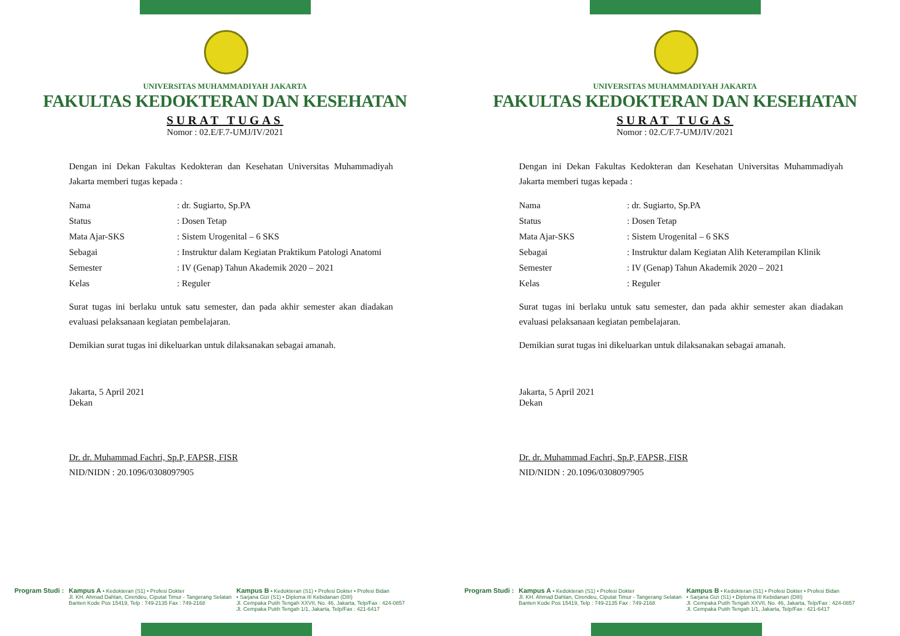UNIVERSITAS MUHAMMADIYAH JAKARTA
FAKULTAS KEDOKTERAN DAN KESEHATAN
SURAT TUGAS
Nomor : 02.E/F.7-UMJ/IV/2021
Dengan ini Dekan Fakultas Kedokteran dan Kesehatan Universitas Muhammadiyah Jakarta memberi tugas kepada :
| Nama | : dr. Sugiarto, Sp.PA |
| Status | : Dosen Tetap |
| Mata Ajar-SKS | : Sistem Urogenital – 6 SKS |
| Sebagai | : Instruktur dalam Kegiatan Praktikum Patologi Anatomi |
| Semester | : IV (Genap) Tahun Akademik 2020 – 2021 |
| Kelas | : Reguler |
Surat tugas ini berlaku untuk satu semester, dan pada akhir semester akan diadakan evaluasi pelaksanaan kegiatan pembelajaran.
Demikian surat tugas ini dikeluarkan untuk dilaksanakan sebagai amanah.
Jakarta, 5 April 2021
Dekan
Dr. dr. Muhammad Fachri, Sp.P, FAPSR, FISR
NID/NIDN : 20.1096/0308097905
Program Studi : Kampus A • Kedokteran (S1) • Profesi Dokter
Jl. KH. Ahmad Dahlan, Cirendeu, Ciputat Timur - Tangerang Selatan
Banten Kode Pos 15419, Telp : 749-2135 Fax : 749-2168
Kampus B • Kedokteran (S1) • Profesi Dokter • Profesi Bidan
• Sarjana Gizi (S1) • Diploma III Kebidanan (DIII)
Jl. Cempaka Putih Tengah XXVII, No. 46, Jakarta, Telp/Fax : 424-0857
Jl. Cempaka Putih Tengah 1/1, Jakarta, Telp/Fax : 421-6417
UNIVERSITAS MUHAMMADIYAH JAKARTA
FAKULTAS KEDOKTERAN DAN KESEHATAN
SURAT TUGAS
Nomor : 02.C/F.7-UMJ/IV/2021
Dengan ini Dekan Fakultas Kedokteran dan Kesehatan Universitas Muhammadiyah Jakarta memberi tugas kepada :
| Nama | : dr. Sugiarto, Sp.PA |
| Status | : Dosen Tetap |
| Mata Ajar-SKS | : Sistem Urogenital – 6 SKS |
| Sebagai | : Instruktur dalam Kegiatan Alih Keterampilan Klinik |
| Semester | : IV (Genap) Tahun Akademik 2020 – 2021 |
| Kelas | : Reguler |
Surat tugas ini berlaku untuk satu semester, dan pada akhir semester akan diadakan evaluasi pelaksanaan kegiatan pembelajaran.
Demikian surat tugas ini dikeluarkan untuk dilaksanakan sebagai amanah.
Jakarta, 5 April 2021
Dekan
Dr. dr. Muhammad Fachri, Sp.P, FAPSR, FISR
NID/NIDN : 20.1096/0308097905
Program Studi : Kampus A • Kedokteran (S1) • Profesi Dokter
Jl. KH. Ahmad Dahlan, Cirendeu, Ciputat Timur - Tangerang Selatan
Banten Kode Pos 15419, Telp : 749-2135 Fax : 749-2168
Kampus B • Kedokteran (S1) • Profesi Dokter • Profesi Bidan
• Sarjana Gizi (S1) • Diploma III Kebidanan (DIII)
Jl. Cempaka Putih Tengah XXVII, No. 46, Jakarta, Telp/Fax : 424-0857
Jl. Cempaka Putih Tengah 1/1, Jakarta, Telp/Fax : 421-6417